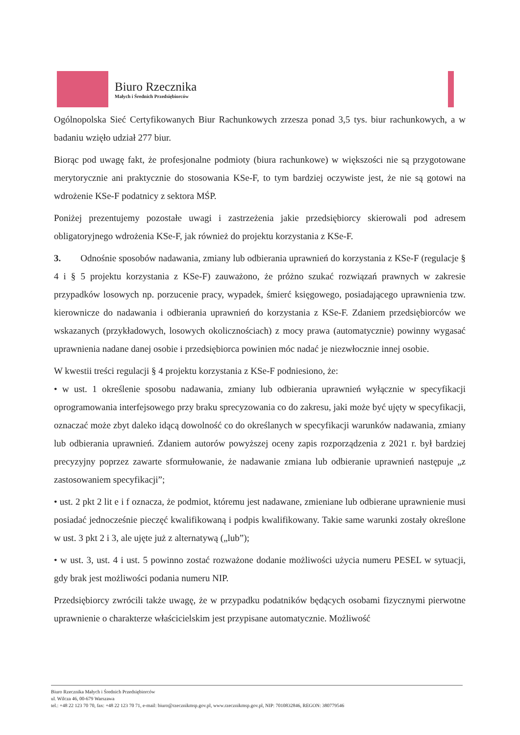Biuro Rzecznika
Małych i Średnich Przedsiębiorców
Ogólnopolska Sieć Certyfikowanych Biur Rachunkowych zrzesza ponad 3,5 tys. biur rachunkowych, a w badaniu wzięło udział 277 biur.
Biorąc pod uwagę fakt, że profesjonalne podmioty (biura rachunkowe) w większości nie są przygotowane merytorycznie ani praktycznie do stosowania KSe-F, to tym bardziej oczywiste jest, że nie są gotowi na wdrożenie KSe-F podatnicy z sektora MŚP.
Poniżej prezentujemy pozostałe uwagi i zastrzeżenia jakie przedsiębiorcy skierowali pod adresem obligatoryjnego wdrożenia KSe-F, jak również do projektu korzystania z KSe-F.
3. Odnośnie sposobów nadawania, zmiany lub odbierania uprawnień do korzystania z KSe-F (regulacje § 4 i § 5 projektu korzystania z KSe-F) zauważono, że próżno szukać rozwiązań prawnych w zakresie przypadków losowych np. porzucenie pracy, wypadek, śmierć księgowego, posiadającego uprawnienia tzw. kierownicze do nadawania i odbierania uprawnień do korzystania z KSe-F. Zdaniem przedsiębiorców we wskazanych (przykładowych, losowych okolicznościach) z mocy prawa (automatycznie) powinny wygasać uprawnienia nadane danej osobie i przedsiębiorca powinien móc nadać je niezwłocznie innej osobie.
W kwestii treści regulacji § 4 projektu korzystania z KSe-F podniesiono, że:
• w ust. 1 określenie sposobu nadawania, zmiany lub odbierania uprawnień wyłącznie w specyfikacji oprogramowania interfejsowego przy braku sprecyzowania co do zakresu, jaki może być ujęty w specyfikacji, oznaczać może zbyt daleko idącą dowolność co do określanych w specyfikacji warunków nadawania, zmiany lub odbierania uprawnień. Zdaniem autorów powyższej oceny zapis rozporządzenia z 2021 r. był bardziej precyzyjny poprzez zawarte sformułowanie, że nadawanie zmiana lub odbieranie uprawnień następuje „z zastosowaniem specyfikacji”;
• ust. 2 pkt 2 lit e i f oznacza, że podmiot, któremu jest nadawane, zmieniane lub odbierane uprawnienie musi posiadać jednocześnie pieczęć kwalifikowaną i podpis kwalifikowany. Takie same warunki zostały określone w ust. 3 pkt 2 i 3, ale ujęte już z alternatywą („lub”);
• w ust. 3, ust. 4 i ust. 5 powinno zostać rozważone dodanie możliwości użycia numeru PESEL w sytuacji, gdy brak jest możliwości podania numeru NIP.
Przedsiębiorcy zwrócili także uwagę, że w przypadku podatników będących osobami fizycznymi pierwotne uprawnienie o charakterze właścicielskim jest przypisane automatycznie. Możliwość
Biuro Rzecznika Małych i Średnich Przedsiębiorców
ul. Wilcza 46, 00-679 Warszawa
tel.: +48 22 123 70 70, fax: +48 22 123 70 71, e-mail: biuro@rzecznikmsp.gov.pl, www.rzecznikmsp.gov.pl, NIP: 7010832846, REGON: 380779546